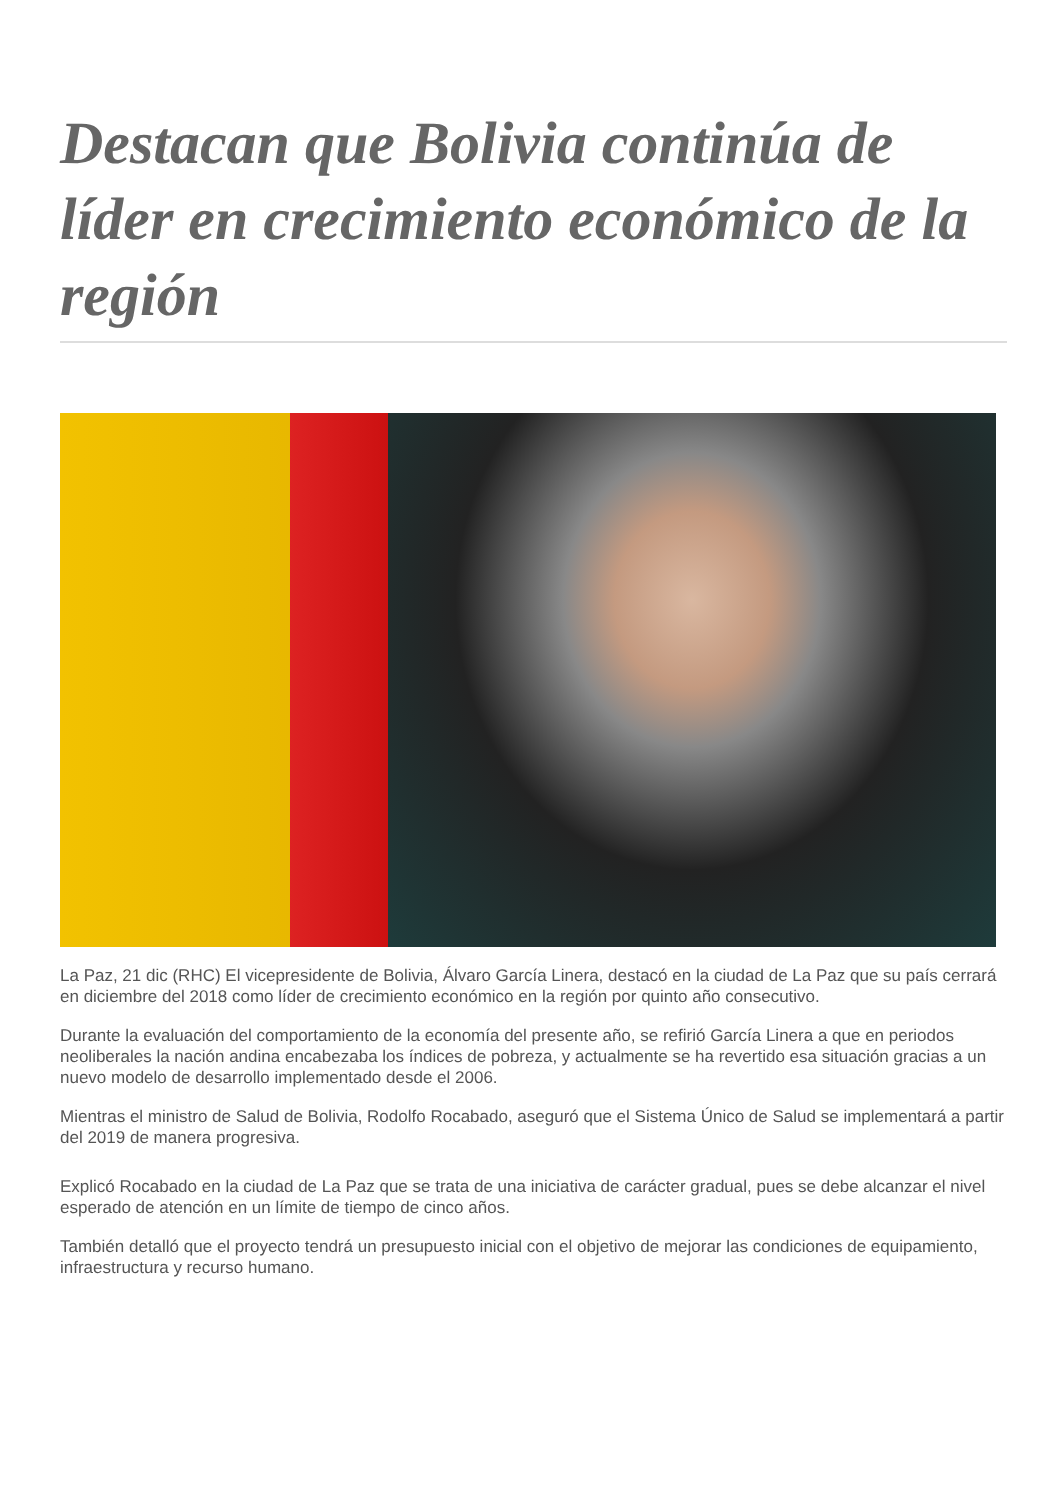Destacan que Bolivia continúa de líder en crecimiento económico de la región
La Paz, 21 dic (RHC) El vicepresidente de Bolivia, Álvaro García Linera, destacó en la ciudad de La Paz que su país cerrará en diciembre del 2018 como líder de crecimiento económico en la región por quinto año consecutivo.
Durante la evaluación del comportamiento de la economía del presente año, se refirió García Linera a que en periodos neoliberales la nación andina encabezaba los índices de pobreza, y actualmente se ha revertido esa situación gracias a un nuevo modelo de desarrollo implementado desde el 2006.
Mientras el ministro de Salud de Bolivia, Rodolfo Rocabado, aseguró que el Sistema Único de Salud se implementará a partir del 2019 de manera progresiva.
Explicó Rocabado en la ciudad de La Paz que se trata de una iniciativa de carácter gradual, pues se debe alcanzar el nivel esperado de atención en un límite de tiempo de cinco años.
También detalló que el proyecto tendrá un presupuesto inicial con el objetivo de mejorar las condiciones de equipamiento, infraestructura y recurso humano.